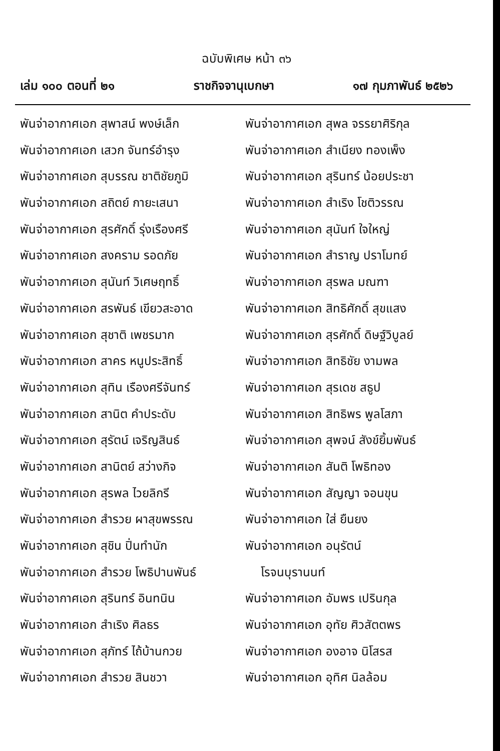ฉบับพิเศษ หน้า ๓๖
เล่ม ๑๐๐ ตอนที่ ๒๑ ราชกิจจานุเบกษา ๑๗ กุมภาพันธ์ ๒๕๒๖
พันจ่าอากาศเอก สุพาสน์ พงษ์เล็ก
พันจ่าอากาศเอก เสวก จันทร์อำรุง
พันจ่าอากาศเอก สุบรรณ ชาติชัยภูมิ
พันจ่าอากาศเอก สถิตย์ กายะเสนา
พันจ่าอากาศเอก สุรศักดิ์ รุ่งเรืองศรี
พันจ่าอากาศเอก สงคราม รอดภัย
พันจ่าอากาศเอก สุนันท์ วิเศษฤทธิ์
พันจ่าอากาศเอก สรพันธ์ เขียวสะอาด
พันจ่าอากาศเอก สุชาติ เพชรมาก
พันจ่าอากาศเอก สาคร หนูประสิทธิ์
พันจ่าอากาศเอก สุทิน เรืองศรีจันทร์
พันจ่าอากาศเอก สานิต คำประดับ
พันจ่าอากาศเอก สุรัตน์ เจริญสินธ์
พันจ่าอากาศเอก สานิตย์ สว่างกิจ
พันจ่าอากาศเอก สุรพล ไวยลิกรี
พันจ่าอากาศเอก สำรวย ผาสุขพรรณ
พันจ่าอากาศเอก สุชิน ปิ่นทำนัก
พันจ่าอากาศเอก สำรวย โพธิปานพันธ์
พันจ่าอากาศเอก สุรินทร์ อินทนิน
พันจ่าอากาศเอก สำเริง ศิลธร
พันจ่าอากาศเอก สุภัทร์ ไถ้บ้านกวย
พันจ่าอากาศเอก สำรวย สินชวา
พันจ่าอากาศเอก สุพล จรรยาศิริกุล
พันจ่าอากาศเอก สำเนียง ทองเพ็ง
พันจ่าอากาศเอก สุรินทร์ น้อยประชา
พันจ่าอากาศเอก สำเริง โชติวรรณ
พันจ่าอากาศเอก สุนันท์ ใจใหญ่
พันจ่าอากาศเอก สำราญ ปราโมทย์
พันจ่าอากาศเอก สุรพล มณฑา
พันจ่าอากาศเอก สิทธิศักดิ์ สุขแสง
พันจ่าอากาศเอก สุรศักดิ์ ดิษฐ์วิบูลย์
พันจ่าอากาศเอก สิทธิชัย งามพล
พันจ่าอากาศเอก สุรเดช สธูป
พันจ่าอากาศเอก สิทธิพร พูลโสภา
พันจ่าอากาศเอก สุพจน์ สังข์ยิ้มพันธ์
พันจ่าอากาศเอก สันติ โพธิทอง
พันจ่าอากาศเอก สัญญา จอนขุน
พันจ่าอากาศเอก ใส่ ยืนยง
พันจ่าอากาศเอก อนุรัตน์
โรจนบุรานนท์
พันจ่าอากาศเอก อัมพร เปรินกุล
พันจ่าอากาศเอก อุทัย ศิวสัตตพร
พันจ่าอากาศเอก องอาจ นิโสรส
พันจ่าอากาศเอก อุทิศ นิลล้อม